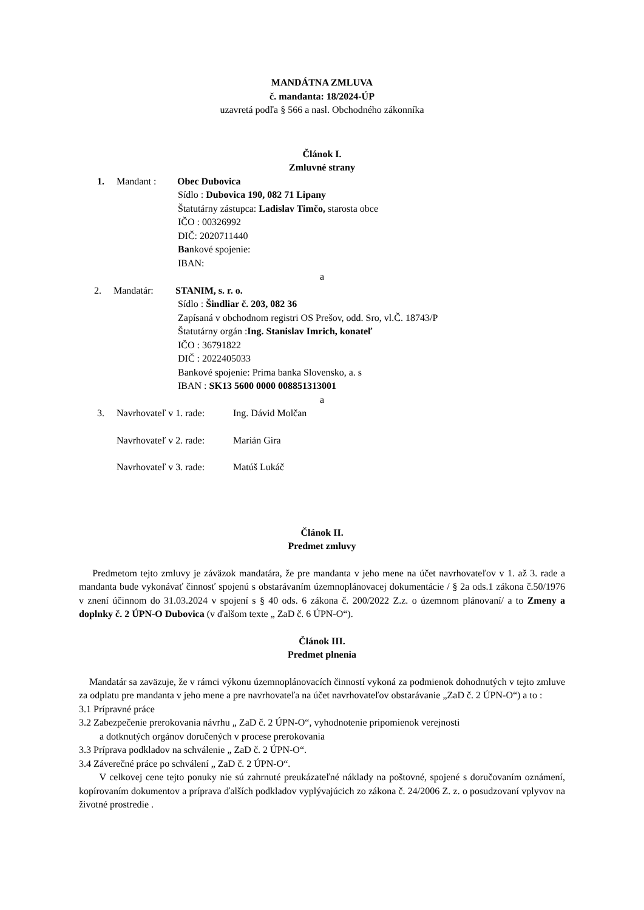MANDÁTNA ZMLUVA
č. mandanta: 18/2024-ÚP
uzavretá podľa § 566 a nasl. Obchodného zákonníka
Článok I.
Zmluvné strany
1. Mandant : Obec Dubovica
Sídlo : Dubovica 190, 082 71 Lipany
Štatutárny zástupca: Ladislav Timčo, starosta obce
IČO : 00326992
DIČ: 2020711440
Bankové spojenie:
IBAN:
a
2. Mandatár: STANIM, s. r. o.
Sídlo : Šindliar č. 203, 082 36
Zapísaná v obchodnom registri OS Prešov, odd. Sro, vl.Č. 18743/P
Štatutárny orgán :Ing. Stanislav Imrich, konateľ
IČO : 36791822
DIČ : 2022405033
Bankové spojenie: Prima banka Slovensko, a. s
IBAN : SK13 5600 0000 008851313001
a
3. Navrhovateľ v 1. rade: Ing. Dávid Molčan
Navrhovateľ v 2. rade: Marián Gira
Navrhovateľ v 3. rade: Matúš Lukáč
Článok II.
Predmet zmluvy
Predmetom tejto zmluvy je záväzok mandatára, že pre mandanta v jeho mene na účet navrhovateľov v 1. až 3. rade a mandanta bude vykonávať činnosť spojenú s obstarávaním územnoplánovacej dokumentácie / § 2a ods.1 zákona č.50/1976 v znení účinnom do 31.03.2024 v spojení s § 40 ods. 6 zákona č. 200/2022 Z.z. o územnom plánovaní/ a to Zmeny a doplnky č. 2 ÚPN-O Dubovica (v ďalšom texte „ ZaD č. 6 ÚPN-O“).
Článok III.
Predmet plnenia
Mandatár sa zaväzuje, že v rámci výkonu územnoplánovacích činností vykoná za podmienok dohodnutých v tejto zmluve za odplatu pre mandanta v jeho mene a pre navrhovateľa na účet navrhovateľov obstarávanie „ZaD č. 2 ÚPN-O“) a to :
3.1 Prípravné práce
3.2 Zabezpečenie prerokovania návrhu „ ZaD č. 2 ÚPN-O“, vyhodnotenie pripomienok verejnosti
a dotknutých orgánov doručených v procese prerokovania
3.3 Príprava podkladov na schválenie „ ZaD č. 2 ÚPN-O“.
3.4 Záverečné práce po schválení „ ZaD č. 2 ÚPN-O“.
V celkovej cene tejto ponuky nie sú zahrnuté preukázateľné náklady na poštovné, spojené s doručovaním oznámení, kopírovaním dokumentov a príprava ďalších podkladov vyplývajúcich zo zákona č. 24/2006 Z. z. o posudzovaní vplyvov na životné prostredie .